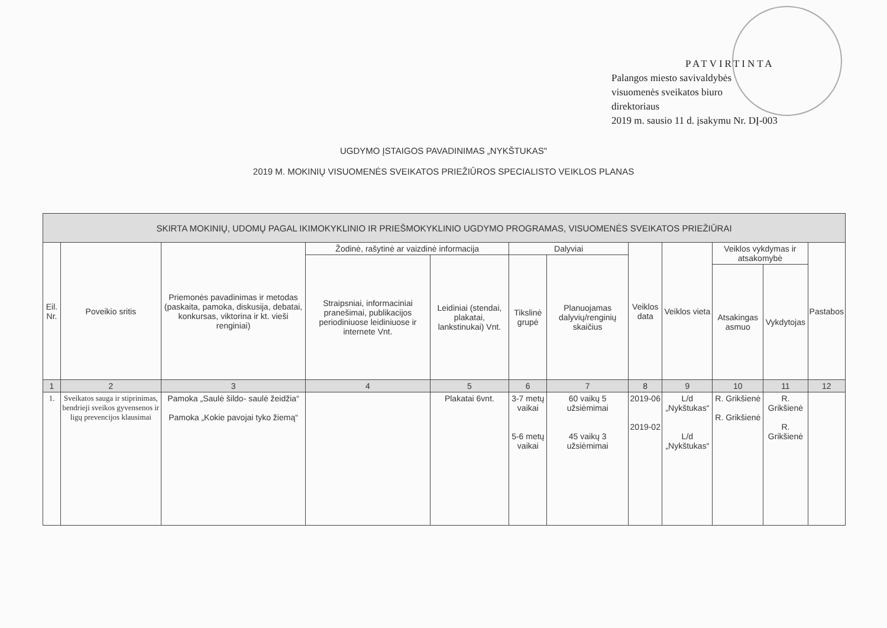PATVIRTINTA
Palangos miesto savivaldybės
visuomenės sveikatos biuro
direktoriaus
2019 m. sausio 11 d. įsakymu Nr. DĮ-003
UGDYMO ĮSTAIGOS PAVADINIMAS „NYKŠTUKAS"
2019 M. MOKINIŲ VISUOMENĖS SVEIKATOS PRIEŽIŪROS SPECIALISTO VEIKLOS PLANAS
| SKIRTA MOKINIŲ, UDOMŲ PAGAL IKIMOKYKLINIO IR PRIEŠMOKYKLINIO UGDYMO PROGRAMAS, VISUOMENĖS SVEIKATOS PRIEŽIŪRAI | | | | | | | | | | | |
| --- | --- | --- | --- | --- | --- | --- | --- | --- | --- | --- | --- |
| Eil. Nr. | Poveikio sritis | Priemonės pavadinimas ir metodas (paskaita, pamoka, diskusija, debatai, konkursas, viktorina ir kt. vieši renginiai) | Žodinė, rašytinė ar vaizdinė informacija | | Dalyviai | | Veiklos data | Veiklos vieta | Veiklos vykdymas ir atsakomybė | | Pastabos |
| | | | Straipsniai, informaciniai pranešimai, publikacijos periodiniuose leidiniuose ir internete Vnt. | Leidiniai (stendai, plakatai, lankstinukai) Vnt. | Tikslinė grupė | Planuojamas dalyvių/renginių skaičius | | | | | |
| | | | | | | | | | Atsakingas asmuo | Vykdytojas | |
| 1 | 2 | 3 | 4 | 5 | 6 | 7 | 8 | 9 | 10 | 11 | 12 |
| 1. | Sveikatos sauga ir stiprinimas, bendrieji sveikos gyvensenos ir ligų prevencijos klausimai | Pamoka „Saulė šildo- saulė žeidžia“ Pamoka „Kokie pavojai tyko žiemą“ | | Plakatai 6vnt. | 3-7 metų vaikai 5-6 metų vaikai | 60 vaikų 5 užsiėmimai 45 vaikų 3 užsiėmimai | 2019-06 2019-02 | L/d „Nykštukas“ L/d „Nykštukas“ | R. Grikšienė R. Grikšienė | R. Grikšienė R. Grikšienė | |